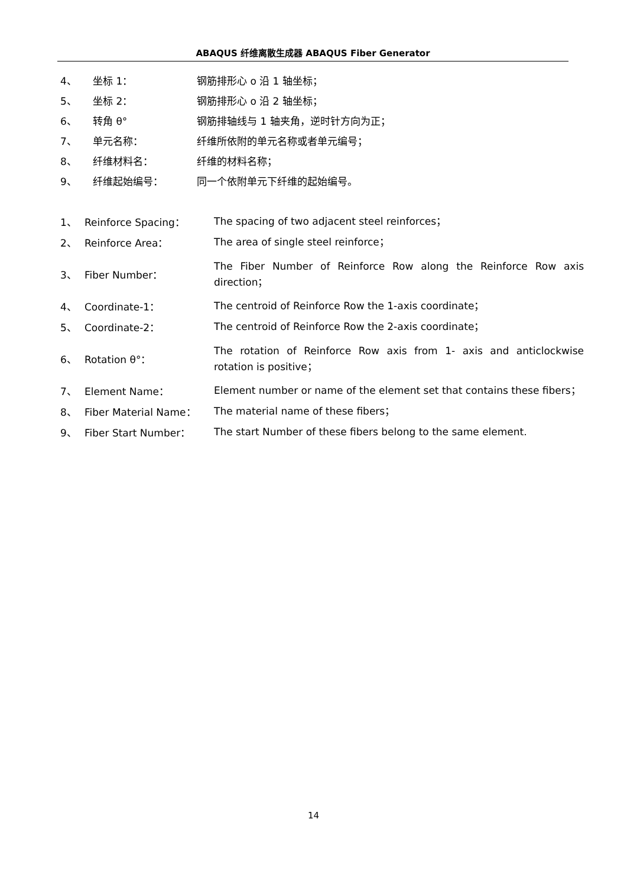ABAQUS 纤维离散生成器 ABAQUS Fiber Generator
4、 坐标 1： 钢筋排形心 o 沿 1 轴坐标；
5、 坐标 2： 钢筋排形心 o 沿 2 轴坐标；
6、 转角 θ° 钢筋排轴线与 1 轴夹角，逆时针方向为正；
7、 单元名称： 纤维所依附的单元名称或者单元编号；
8、 纤维材料名： 纤维的材料名称；
9、 纤维起始编号： 同一个依附单元下纤维的起始编号。
1、 Reinforce Spacing： The spacing of two adjacent steel reinforces；
2、 Reinforce Area： The area of single steel reinforce；
3、 Fiber Number： The Fiber Number of Reinforce Row along the Reinforce Row axis direction；
4、 Coordinate-1： The centroid of Reinforce Row the 1-axis coordinate；
5、 Coordinate-2： The centroid of Reinforce Row the 2-axis coordinate；
6、 Rotation θ°： The rotation of Reinforce Row axis from 1- axis and anticlockwise rotation is positive；
7、 Element Name： Element number or name of the element set that contains these fibers；
8、 Fiber Material Name： The material name of these fibers；
9、 Fiber Start Number： The start Number of these fibers belong to the same element.
14